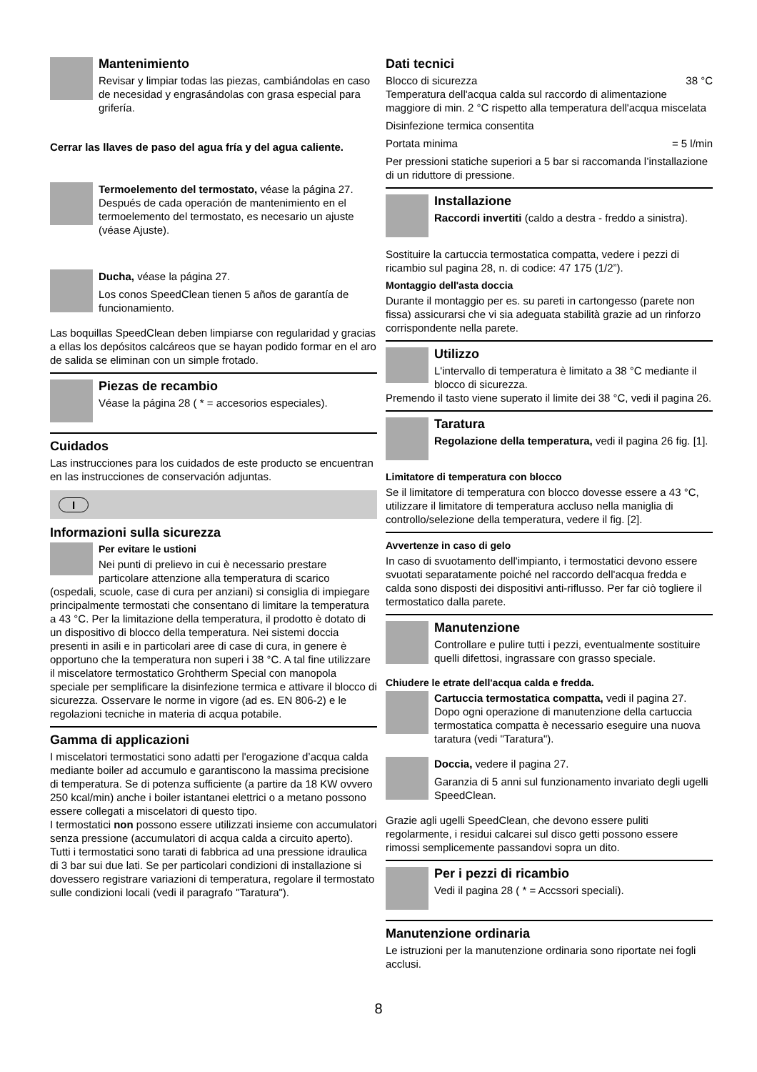Mantenimiento
Revisar y limpiar todas las piezas, cambiándolas en caso de necesidad y engrasándolas con grasa especial para grifería.
Cerrar las llaves de paso del agua fría y del agua caliente.
Termoelemento del termostato, véase la página 27.
Después de cada operación de mantenimiento en el termoelemento del termostato, es necesario un ajuste (véase Ajuste).
Ducha, véase la página 27.
Los conos SpeedClean tienen 5 años de garantía de funcionamiento.
Las boquillas SpeedClean deben limpiarse con regularidad y gracias a ellas los depósitos calcáreos que se hayan podido formar en el aro de salida se eliminan con un simple frotado.
Piezas de recambio
Véase la página 28 ( * = accesorios especiales).
Cuidados
Las instrucciones para los cuidados de este producto se encuentran en las instrucciones de conservación adjuntas.
I
Informazioni sulla sicurezza
Per evitare le ustioni
Nei punti di prelievo in cui è necessario prestare particolare attenzione alla temperatura di scarico (ospedali, scuole, case di cura per anziani) si consiglia di impiegare principalmente termostati che consentano di limitare la temperatura a 43 °C. Per la limitazione della temperatura, il prodotto è dotato di un dispositivo di blocco della temperatura. Nei sistemi doccia presenti in asili e in particolari aree di case di cura, in genere è opportuno che la temperatura non superi i 38 °C. A tal fine utilizzare il miscelatore termostatico Grohtherm Special con manopola speciale per semplificare la disinfezione termica e attivare il blocco di sicurezza. Osservare le norme in vigore (ad es. EN 806-2) e le regolazioni tecniche in materia di acqua potabile.
Gamma di applicazioni
I miscelatori termostatici sono adatti per l'erogazione d’acqua calda mediante boiler ad accumulo e garantiscono la massima precisione di temperatura. Se di potenza sufficiente (a partire da 18 KW ovvero 250 kcal/min) anche i boiler istantanei elettrici o a metano possono essere collegati a miscelatori di questo tipo.
I termostatici non possono essere utilizzati insieme con accumulatori senza pressione (accumulatori di acqua calda a circuito aperto).
Tutti i termostatici sono tarati di fabbrica ad una pressione idraulica di 3 bar sui due lati. Se per particolari condizioni di installazione si dovessero registrare variazioni di temperatura, regolare il termostato sulle condizioni locali (vedi il paragrafo "Taratura").
Dati tecnici
Blocco di sicurezza 38 °C
Temperatura dell'acqua calda sul raccordo di alimentazione maggiore di min. 2 °C rispetto alla temperatura dell'acqua miscelata
Disinfezione termica consentita
Portata minima = 5 l/min
Per pressioni statiche superiori a 5 bar si raccomanda l’installazione di un riduttore di pressione.
Installazione
Raccordi invertiti (caldo a destra - freddo a sinistra).
Sostituire la cartuccia termostatica compatta, vedere i pezzi di ricambio sul pagina 28, n. di codice: 47 175 (1/2”).
Montaggio dell'asta doccia
Durante il montaggio per es. su pareti in cartongesso (parete non fissa) assicurarsi che vi sia adeguata stabilità grazie ad un rinforzo corrispondente nella parete.
Utilizzo
L'intervallo di temperatura è limitato a 38 °C mediante il blocco di sicurezza.
Premendo il tasto viene superato il limite dei 38 °C, vedi il pagina 26.
Taratura
Regolazione della temperatura, vedi il pagina 26 fig. [1].
Limitatore di temperatura con blocco
Se il limitatore di temperatura con blocco dovesse essere a 43 °C, utilizzare il limitatore di temperatura accluso nella maniglia di controllo/selezione della temperatura, vedere il fig. [2].
Avvertenze in caso di gelo
In caso di svuotamento dell'impianto, i termostatici devono essere svuotati separatamente poiché nel raccordo dell'acqua fredda e calda sono disposti dei dispositivi anti-riflusso. Per far ciò togliere il termostatico dalla parete.
Manutenzione
Controllare e pulire tutti i pezzi, eventualmente sostituire quelli difettosi, ingrassare con grasso speciale.
Chiudere le etrate dell'acqua calda e fredda.
Cartuccia termostatica compatta, vedi il pagina 27.
Dopo ogni operazione di manutenzione della cartuccia termostatica compatta è necessario eseguire una nuova taratura (vedi "Taratura").
Doccia, vedere il pagina 27.
Garanzia di 5 anni sul funzionamento invariato degli ugelli SpeedClean.
Grazie agli ugelli SpeedClean, che devono essere puliti regolarmente, i residui calcarei sul disco getti possono essere rimossi semplicemente passandovi sopra un dito.
Per i pezzi di ricambio
Vedi il pagina 28 ( * = Accssori speciali).
Manutenzione ordinaria
Le istruzioni per la manutenzione ordinaria sono riportate nei fogli acclusi.
8